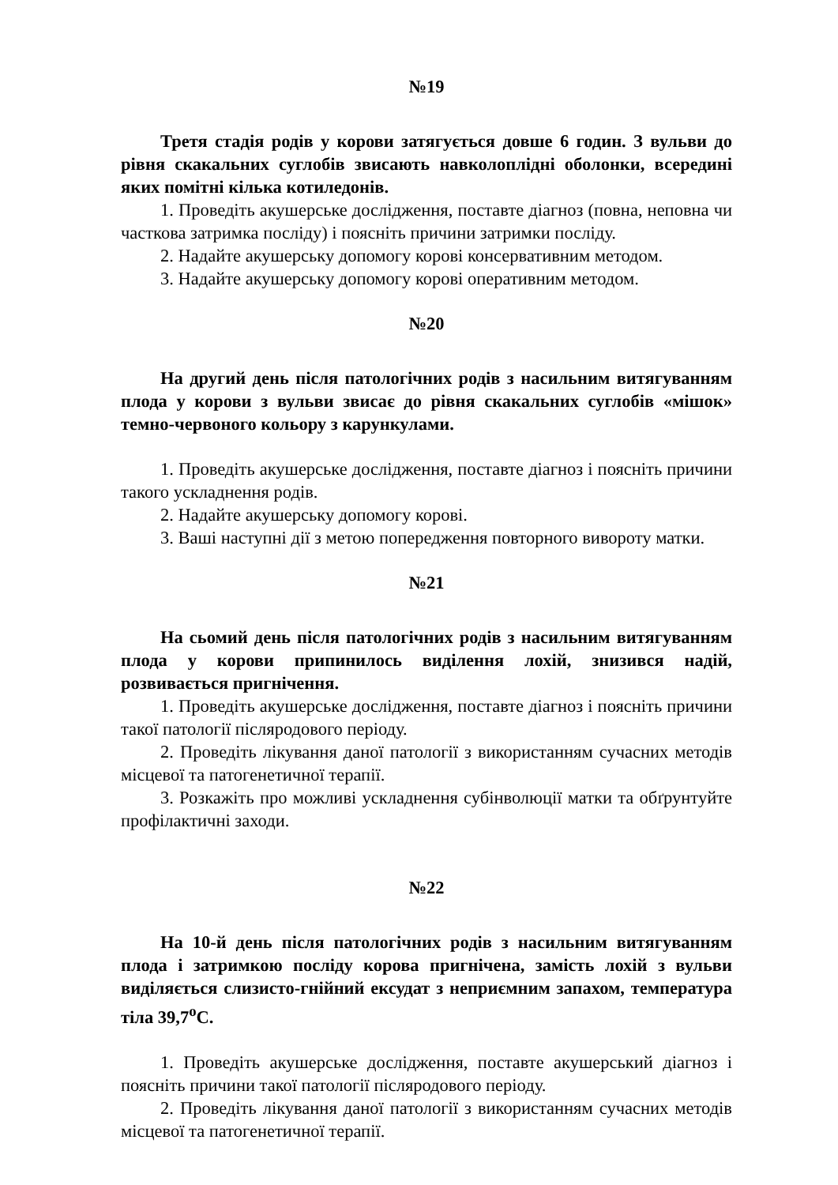№19
Третя стадія родів у корови затягується довше 6 годин. З вульви до рівня скакальних суглобів звисають навколоплідні оболонки, всередині яких помітні кілька котиледонів.
1. Проведіть акушерське дослідження, поставте діагноз (повна, неповна чи часткова затримка посліду) і поясніть причини затримки посліду.
2. Надайте акушерську допомогу корові консервативним методом.
3. Надайте акушерську допомогу корові оперативним методом.
№20
На другий день після патологічних родів з насильним витягуванням плода у корови з вульви звисає до рівня скакальних суглобів «мішок» темно-червоного кольору з карункулами.
1. Проведіть акушерське дослідження, поставте діагноз і поясніть причини такого ускладнення родів.
2. Надайте акушерську допомогу корові.
3. Ваші наступні дії з метою попередження повторного вивороту матки.
№21
На сьомий день після патологічних родів з насильним витягуванням плода у корови припинилось виділення лохій, знизився надій, розвивається пригнічення.
1. Проведіть акушерське дослідження, поставте діагноз і поясніть причини такої патології післяродового періоду.
2. Проведіть лікування даної патології з використанням сучасних методів місцевої та патогенетичної терапії.
3. Розкажіть про можливі ускладнення субінволюції матки та обґрунтуйте профілактичні заходи.
№22
На 10-й день після патологічних родів з насильним витягуванням плода і затримкою посліду корова пригнічена, замість лохій з вульви виділяється слизисто-гнійний ексудат з неприємним запахом, температура тіла 39,7<sup>о</sup>С.
1. Проведіть акушерське дослідження, поставте акушерський діагноз і поясніть причини такої патології післяродового періоду.
2. Проведіть лікування даної патології з використанням сучасних методів місцевої та патогенетичної терапії.